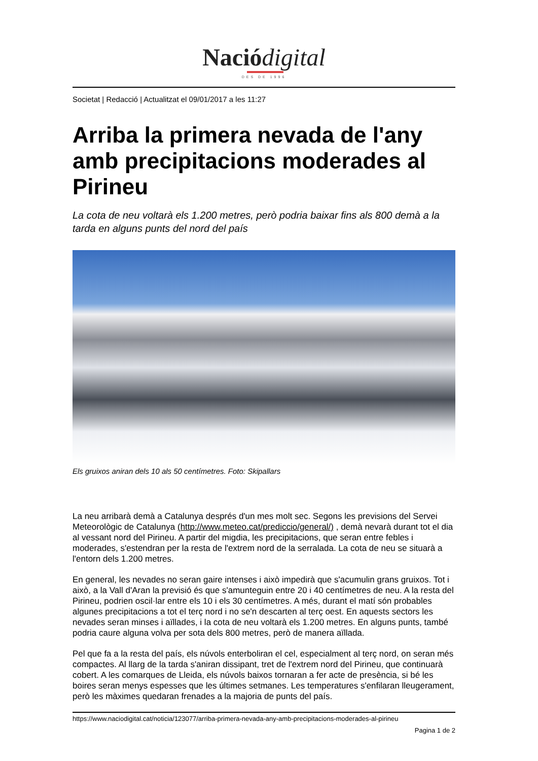Nació digital
DES DE 1996
Societat | Redacció | Actualitzat el 09/01/2017 a les 11:27
Arriba la primera nevada de l'any amb precipitacions moderades al Pirineu
La cota de neu voltarà els 1.200 metres, però podria baixar fins als 800 demà a la tarda en alguns punts del nord del país
Els gruixos aniran dels 10 als 50 centímetres. Foto: Skipallars
La neu arribarà demà a Catalunya després d'un mes molt sec. Segons les previsions del Servei Meteorològic de Catalunya (http://www.meteo.cat/prediccio/general/) , demà nevarà durant tot el dia al vessant nord del Pirineu. A partir del migdia, les precipitacions, que seran entre febles i moderades, s'estendran per la resta de l'extrem nord de la serralada. La cota de neu se situarà a l'entorn dels 1.200 metres.
En general, les nevades no seran gaire intenses i això impedirà que s'acumulin grans gruixos. Tot i això, a la Vall d'Aran la previsió és que s'amunteguin entre 20 i 40 centímetres de neu. A la resta del Pirineu, podrien oscil·lar entre els 10 i els 30 centímetres. A més, durant el matí són probables algunes precipitacions a tot el terç nord i no se'n descarten al terç oest. En aquests sectors les nevades seran minses i aïllades, i la cota de neu voltarà els 1.200 metres. En alguns punts, també podria caure alguna volva per sota dels 800 metres, però de manera aïllada.
Pel que fa a la resta del país, els núvols enterboliran el cel, especialment al terç nord, on seran més compactes. Al llarg de la tarda s'aniran dissipant, tret de l'extrem nord del Pirineu, que continuarà cobert. A les comarques de Lleida, els núvols baixos tornaran a fer acte de presència, si bé les boires seran menys espesses que les últimes setmanes. Les temperatures s'enfilaran lleugerament, però les màximes quedaran frenades a la majoria de punts del país.
https://www.naciodigital.cat/noticia/123077/arriba-primera-nevada-any-amb-precipitacions-moderades-al-pirineu
Pagina 1 de 2